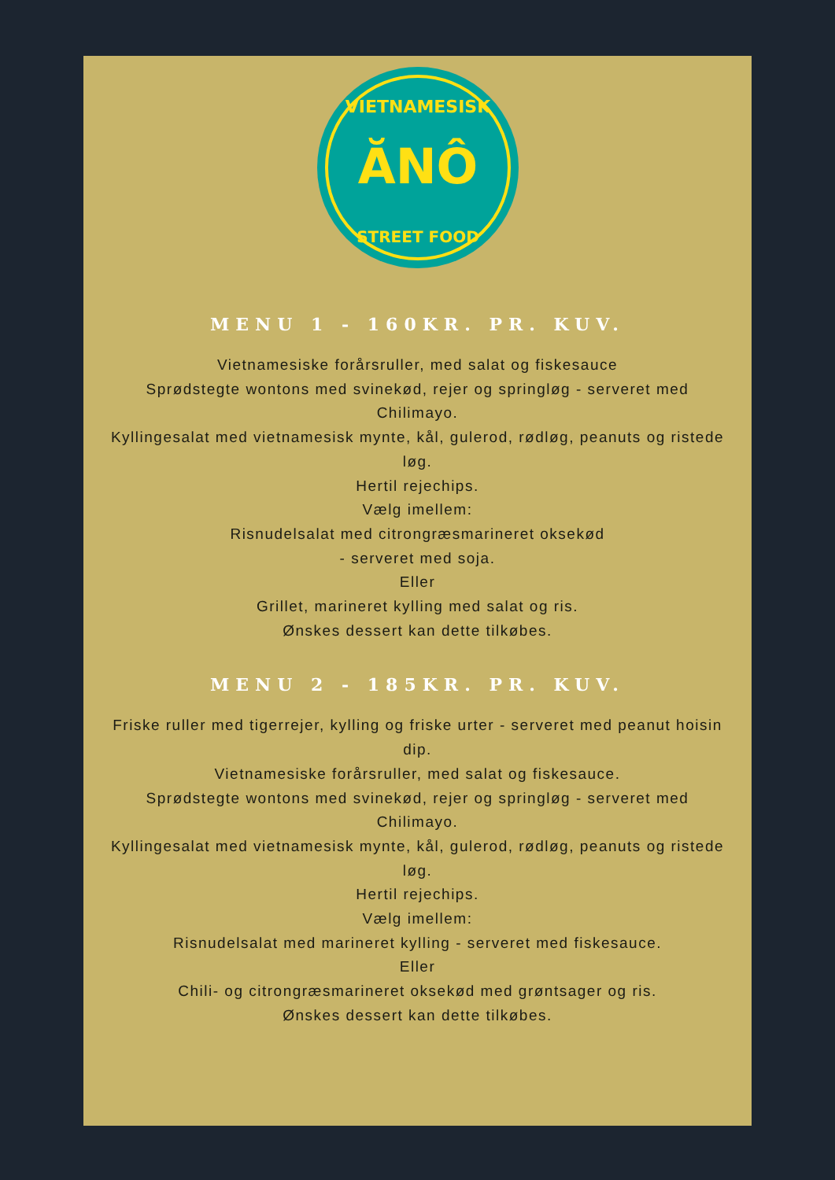VIETNAMESISK
ĂNÔ
STREET FOOD
MENU 1 - 160KR. PR. KUV.
Vietnamesiske forårsruller, med salat og fiskesauce
Sprødstegte wontons med svinekød, rejer og springløg - serveret med Chilimayo.
Kyllingesalat med vietnamesisk mynte, kål, gulerod, rødløg, peanuts og ristede løg.
Hertil rejechips.
Vælg imellem:
Risnudelsalat med citrongræsmarineret oksekød
- serveret med soja.
Eller
Grillet, marineret kylling med salat og ris.
Ønskes dessert kan dette tilkøbes.
MENU 2 - 185KR. PR. KUV.
Friske ruller med tigerrejer, kylling og friske urter - serveret med peanut hoisin dip.
Vietnamesiske forårsruller, med salat og fiskesauce.
Sprødstegte wontons med svinekød, rejer og springløg - serveret med Chilimayo.
Kyllingesalat med vietnamesisk mynte, kål, gulerod, rødløg, peanuts og ristede løg.
Hertil rejechips.
Vælg imellem:
Risnudelsalat med marineret kylling - serveret med fiskesauce.
Eller
Chili- og citrongræsmarineret oksekød med grøntsager og ris.
Ønskes dessert kan dette tilkøbes.